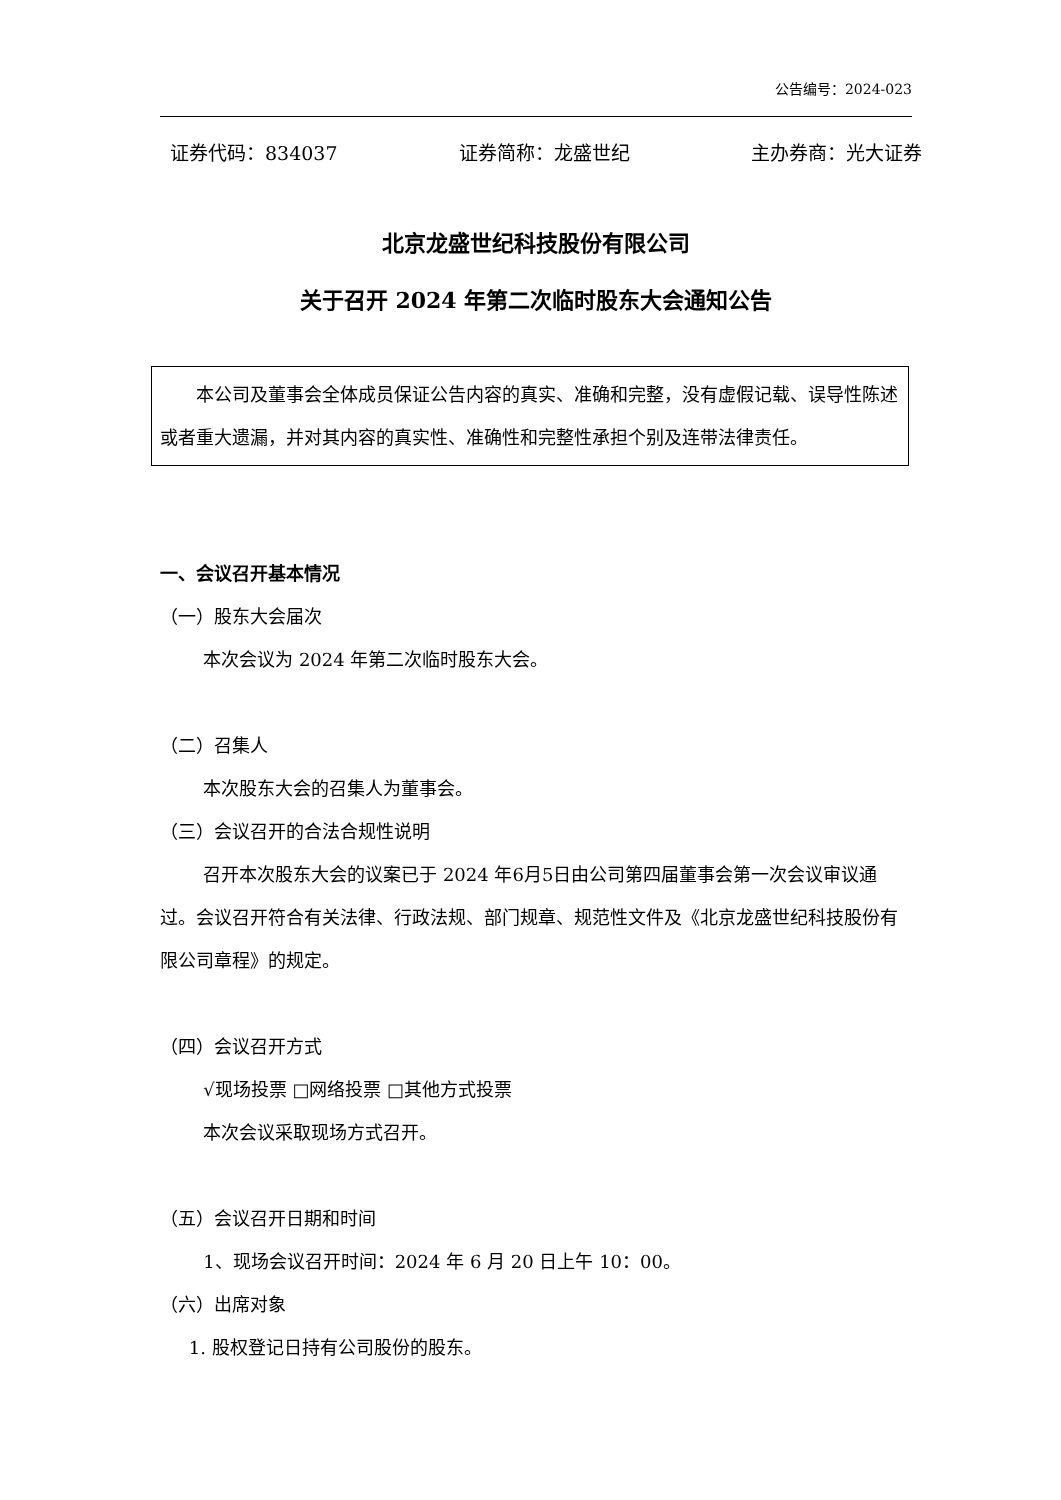公告编号：2024-023
证券代码：834037 证券简称：龙盛世纪 主办券商：光大证券
北京龙盛世纪科技股份有限公司
关于召开 2024 年第二次临时股东大会通知公告
本公司及董事会全体成员保证公告内容的真实、准确和完整，没有虚假记载、误导性陈述或者重大遗漏，并对其内容的真实性、准确性和完整性承担个别及连带法律责任。
一、会议召开基本情况
（一）股东大会届次
本次会议为 2024 年第二次临时股东大会。
（二）召集人
本次股东大会的召集人为董事会。
（三）会议召开的合法合规性说明
召开本次股东大会的议案已于 2024 年6月5日由公司第四届董事会第一次会议审议通过。会议召开符合有关法律、行政法规、部门规章、规范性文件及《北京龙盛世纪科技股份有限公司章程》的规定。
（四）会议召开方式
√现场投票 □网络投票 □其他方式投票
本次会议采取现场方式召开。
（五）会议召开日期和时间
1、现场会议召开时间：2024 年 6 月 20 日上午 10：00。
（六）出席对象
1. 股权登记日持有公司股份的股东。